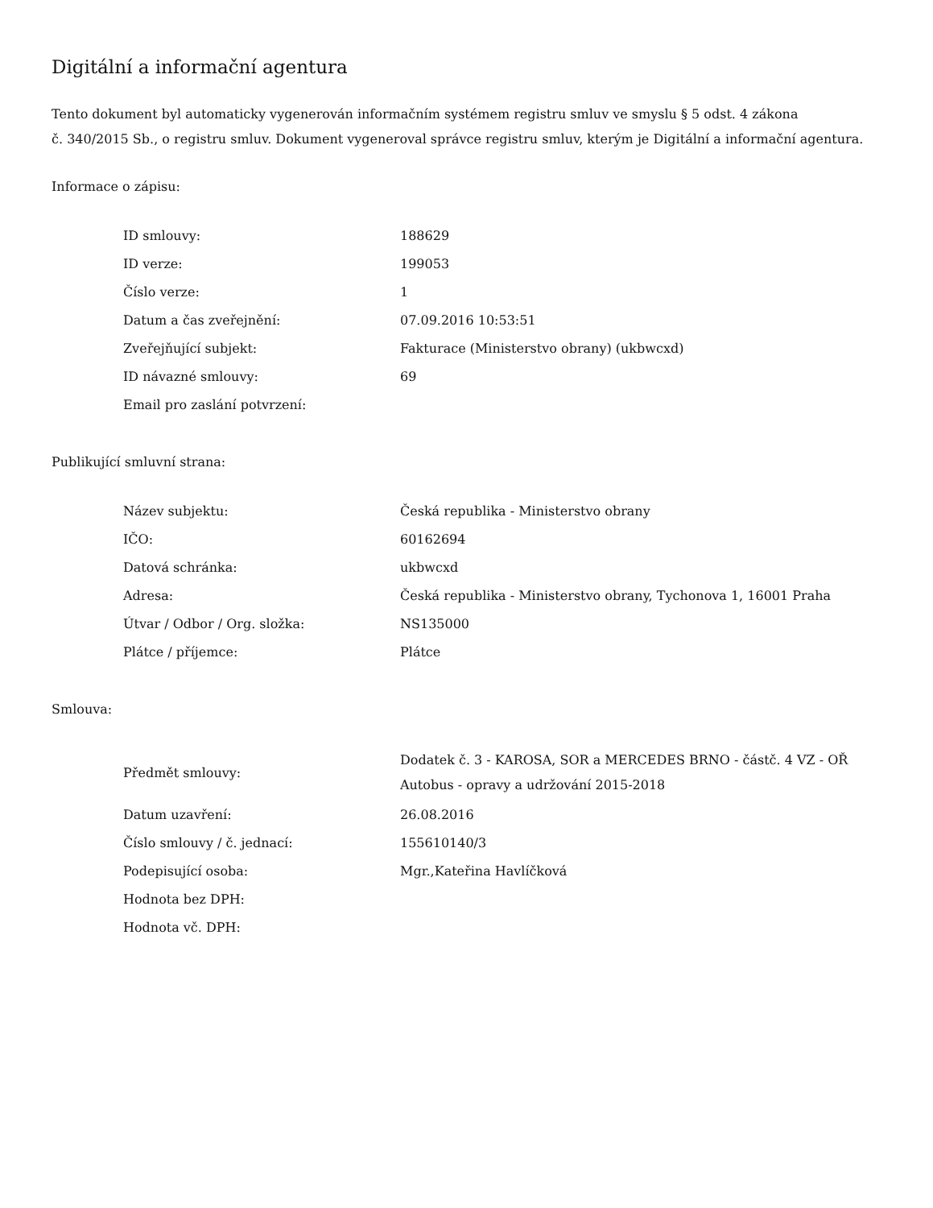Digitální a informační agentura
Tento dokument byl automaticky vygenerován informačním systémem registru smluv ve smyslu § 5 odst. 4 zákona
č. 340/2015 Sb., o registru smluv. Dokument vygeneroval správce registru smluv, kterým je Digitální a informační agentura.
Informace o zápisu:
| ID smlouvy: | 188629 |
| ID verze: | 199053 |
| Číslo verze: | 1 |
| Datum a čas zveřejnění: | 07.09.2016 10:53:51 |
| Zveřejňující subjekt: | Fakturace (Ministerstvo obrany) (ukbwcxd) |
| ID návazné smlouvy: | 69 |
| Email pro zaslání potvrzení: | |
Publikující smluvní strana:
| Název subjektu: | Česká republika - Ministerstvo obrany |
| IČO: | 60162694 |
| Datová schránka: | ukbwcxd |
| Adresa: | Česká republika - Ministerstvo obrany, Tychonova 1, 16001 Praha |
| Útvar / Odbor / Org. složka: | NS135000 |
| Plátce / příjemce: | Plátce |
Smlouva:
| Předmět smlouvy: | Dodatek č. 3 - KAROSA, SOR a MERCEDES BRNO - částč. 4 VZ - OŘ Autobus - opravy a udržování 2015-2018 |
| Datum uzavření: | 26.08.2016 |
| Číslo smlouvy / č. jednací: | 155610140/3 |
| Podepisující osoba: | Mgr.,Kateřina Havlíčková |
| Hodnota bez DPH: | |
| Hodnota vč. DPH: | |